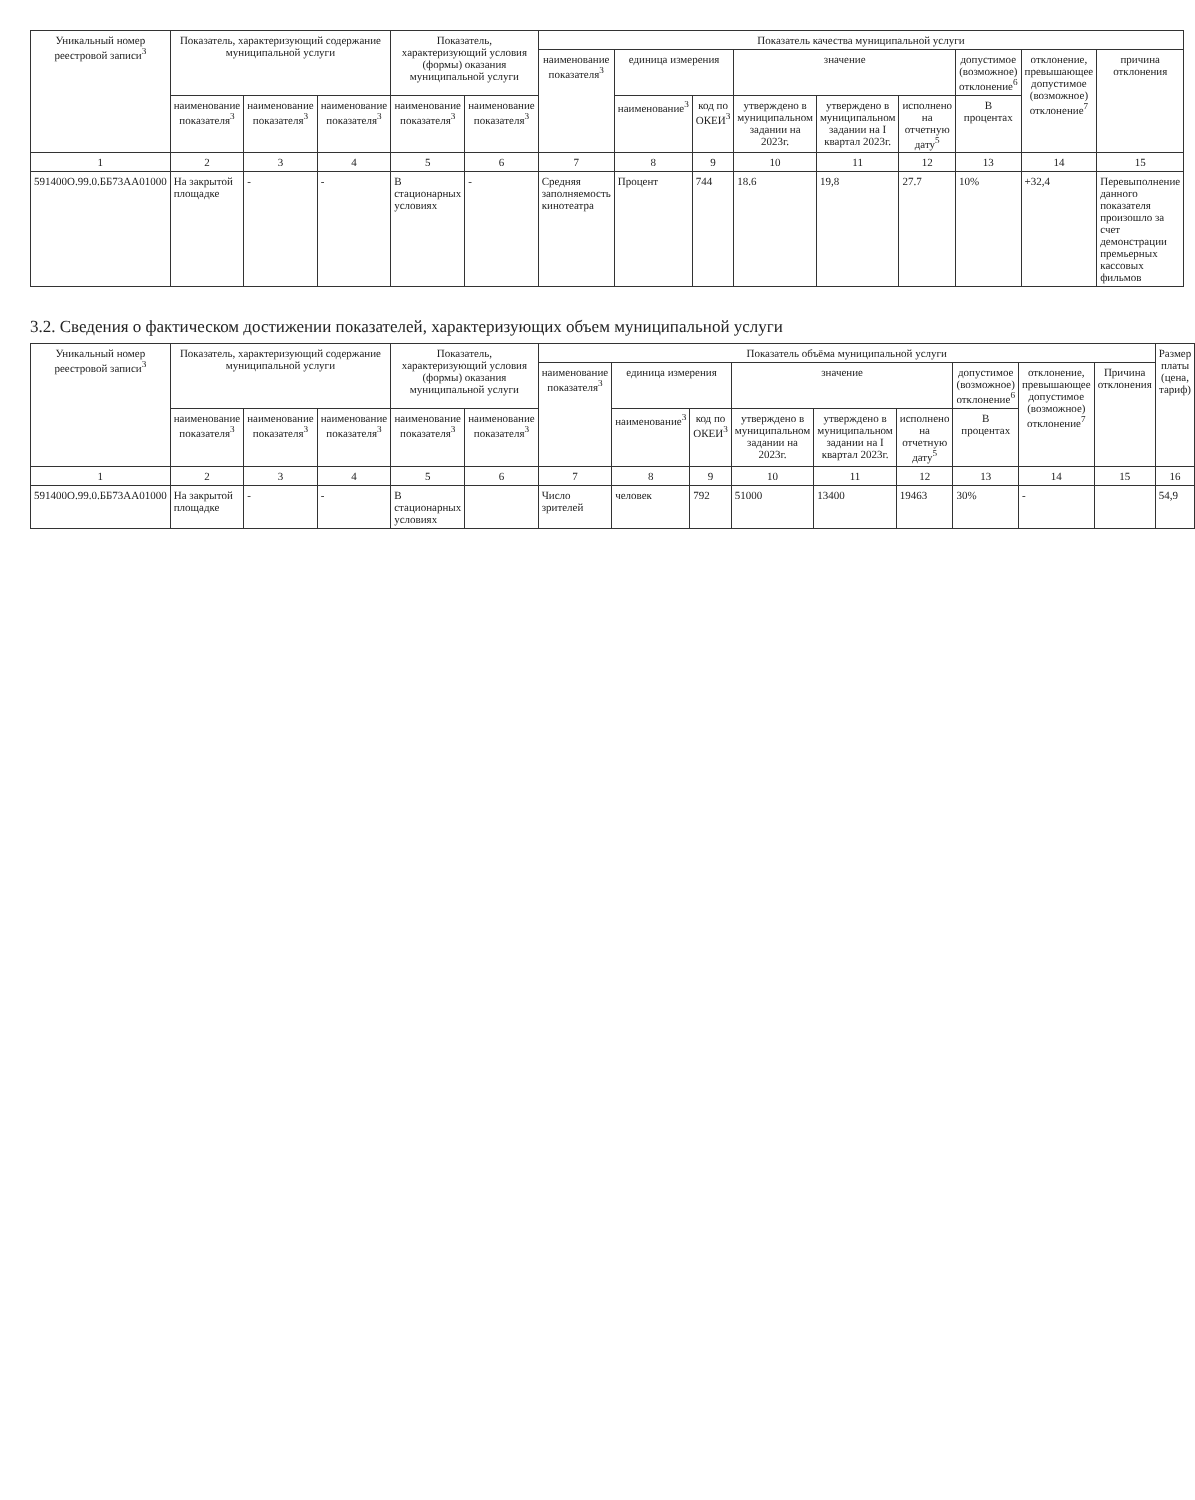| Уникальный номер реестровой записи<sup>3</sup> | Показатель, характеризующий содержание муниципальной услуги | | | Показатель, характеризующий условия (формы) оказания муниципальной услуги | | Показатель качества муниципальной услуги | | | | | | | | |
| --- | --- | --- | --- | --- | --- | --- | --- | --- | --- | --- | --- | --- | --- | --- |
| | | | | | | наименование показателя<sup>3</sup> | единица измерения | | значение | | | допустимое (возможное) отклонение<sup>6</sup> | отклонение, превышающее допустимое (возможное) отклонение<sup>7</sup> | причина отклонения |
| | наименование показателя<sup>3</sup> | наименование показателя<sup>3</sup> | наименование показателя<sup>3</sup> | наименование показателя<sup>3</sup> | наименование показателя<sup>3</sup> | | наименование<sup>3</sup> | код по ОКЕИ<sup>3</sup> | утверждено в муниципальном задании на 2023г. | утверждено в муниципальном задании на I квартал 2023г. | исполнено на отчетную дату<sup>5</sup> | В процентах | | |
| 1 | 2 | 3 | 4 | 5 | 6 | 7 | 8 | 9 | 10 | 11 | 12 | 13 | 14 | 15 |
| 591400О.99.0.ББ73АА01000 | На закрытой площадке | - | - | В стационарных условиях | - | Средняя заполняемость кинотеатра | Процент | 744 | 18.6 | 19,8 | 27.7 | 10% | +32,4 | Перевыполнение данного показателя произошло за счет демонстрации премьерных кассовых фильмов |
3.2. Сведения о фактическом достижении показателей, характеризующих объем муниципальной услуги
| Уникальный номер реестровой записи<sup>3</sup> | Показатель, характеризующий содержание муниципальной услуги | | | Показатель, характеризующий условия (формы) оказания муниципальной услуги | | Показатель объёма муниципальной услуги | | | | | | | | | Размер платы (цена, тариф) |
| --- | --- | --- | --- | --- | --- | --- | --- | --- | --- | --- | --- | --- | --- | --- | --- |
| | | | | | | наименование показателя<sup>3</sup> | единица измерения | | значение | | | допустимое (возможное) отклонение<sup>6</sup> | отклонение, превышающее допустимое (возможное) отклонение<sup>7</sup> | Причина отклонения | |
| | наименование показателя<sup>3</sup> | наименование показателя<sup>3</sup> | наименование показателя<sup>3</sup> | наименование показателя<sup>3</sup> | наименование показателя<sup>3</sup> | | наименование<sup>3</sup> | код по ОКЕИ<sup>3</sup> | утверждено в муниципальном задании на 2023г. | утверждено в муниципальном задании на I квартал 2023г. | исполнено на отчетную дату<sup>5</sup> | В процентах | | | |
| 1 | 2 | 3 | 4 | 5 | 6 | 7 | 8 | 9 | 10 | 11 | 12 | 13 | 14 | 15 | 16 |
| 591400О.99.0.ББ73АА01000 | На закрытой площадке | - | - | В стационарных условиях | | Число зрителей | человек | 792 | 51000 | 13400 | 19463 | 30% | - | | 54,9 |